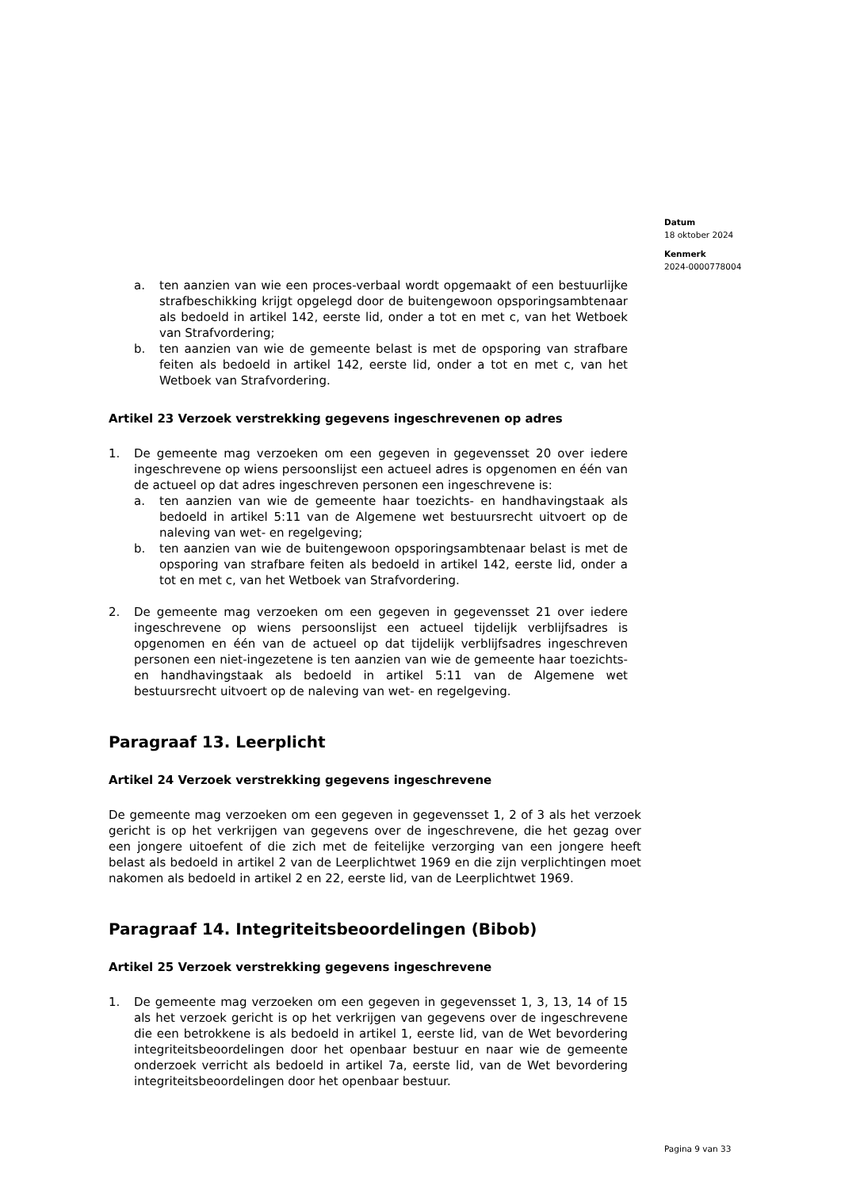Datum
18 oktober 2024
Kenmerk
2024-0000778004
a. ten aanzien van wie een proces-verbaal wordt opgemaakt of een bestuurlijke strafbeschikking krijgt opgelegd door de buitengewoon opsporingsambtenaar als bedoeld in artikel 142, eerste lid, onder a tot en met c, van het Wetboek van Strafvordering;
b. ten aanzien van wie de gemeente belast is met de opsporing van strafbare feiten als bedoeld in artikel 142, eerste lid, onder a tot en met c, van het Wetboek van Strafvordering.
Artikel 23 Verzoek verstrekking gegevens ingeschrevenen op adres
1. De gemeente mag verzoeken om een gegeven in gegevensset 20 over iedere ingeschrevene op wiens persoonslijst een actueel adres is opgenomen en één van de actueel op dat adres ingeschreven personen een ingeschrevene is:
a. ten aanzien van wie de gemeente haar toezichts- en handhavingstaak als bedoeld in artikel 5:11 van de Algemene wet bestuursrecht uitvoert op de naleving van wet- en regelgeving;
b. ten aanzien van wie de buitengewoon opsporingsambtenaar belast is met de opsporing van strafbare feiten als bedoeld in artikel 142, eerste lid, onder a tot en met c, van het Wetboek van Strafvordering.
2. De gemeente mag verzoeken om een gegeven in gegevensset 21 over iedere ingeschrevene op wiens persoonslijst een actueel tijdelijk verblijfsadres is opgenomen en één van de actueel op dat tijdelijk verblijfsadres ingeschreven personen een niet-ingezetene is ten aanzien van wie de gemeente haar toezichts- en handhavingstaak als bedoeld in artikel 5:11 van de Algemene wet bestuursrecht uitvoert op de naleving van wet- en regelgeving.
Paragraaf 13. Leerplicht
Artikel 24 Verzoek verstrekking gegevens ingeschrevene
De gemeente mag verzoeken om een gegeven in gegevensset 1, 2 of 3 als het verzoek gericht is op het verkrijgen van gegevens over de ingeschrevene, die het gezag over een jongere uitoefent of die zich met de feitelijke verzorging van een jongere heeft belast als bedoeld in artikel 2 van de Leerplichtwet 1969 en die zijn verplichtingen moet nakomen als bedoeld in artikel 2 en 22, eerste lid, van de Leerplichtwet 1969.
Paragraaf 14. Integriteitsbeoordelingen (Bibob)
Artikel 25 Verzoek verstrekking gegevens ingeschrevene
1. De gemeente mag verzoeken om een gegeven in gegevensset 1, 3, 13, 14 of 15 als het verzoek gericht is op het verkrijgen van gegevens over de ingeschrevene die een betrokkene is als bedoeld in artikel 1, eerste lid, van de Wet bevordering integriteitsbeoordelingen door het openbaar bestuur en naar wie de gemeente onderzoek verricht als bedoeld in artikel 7a, eerste lid, van de Wet bevordering integriteitsbeoordelingen door het openbaar bestuur.
Pagina 9 van 33